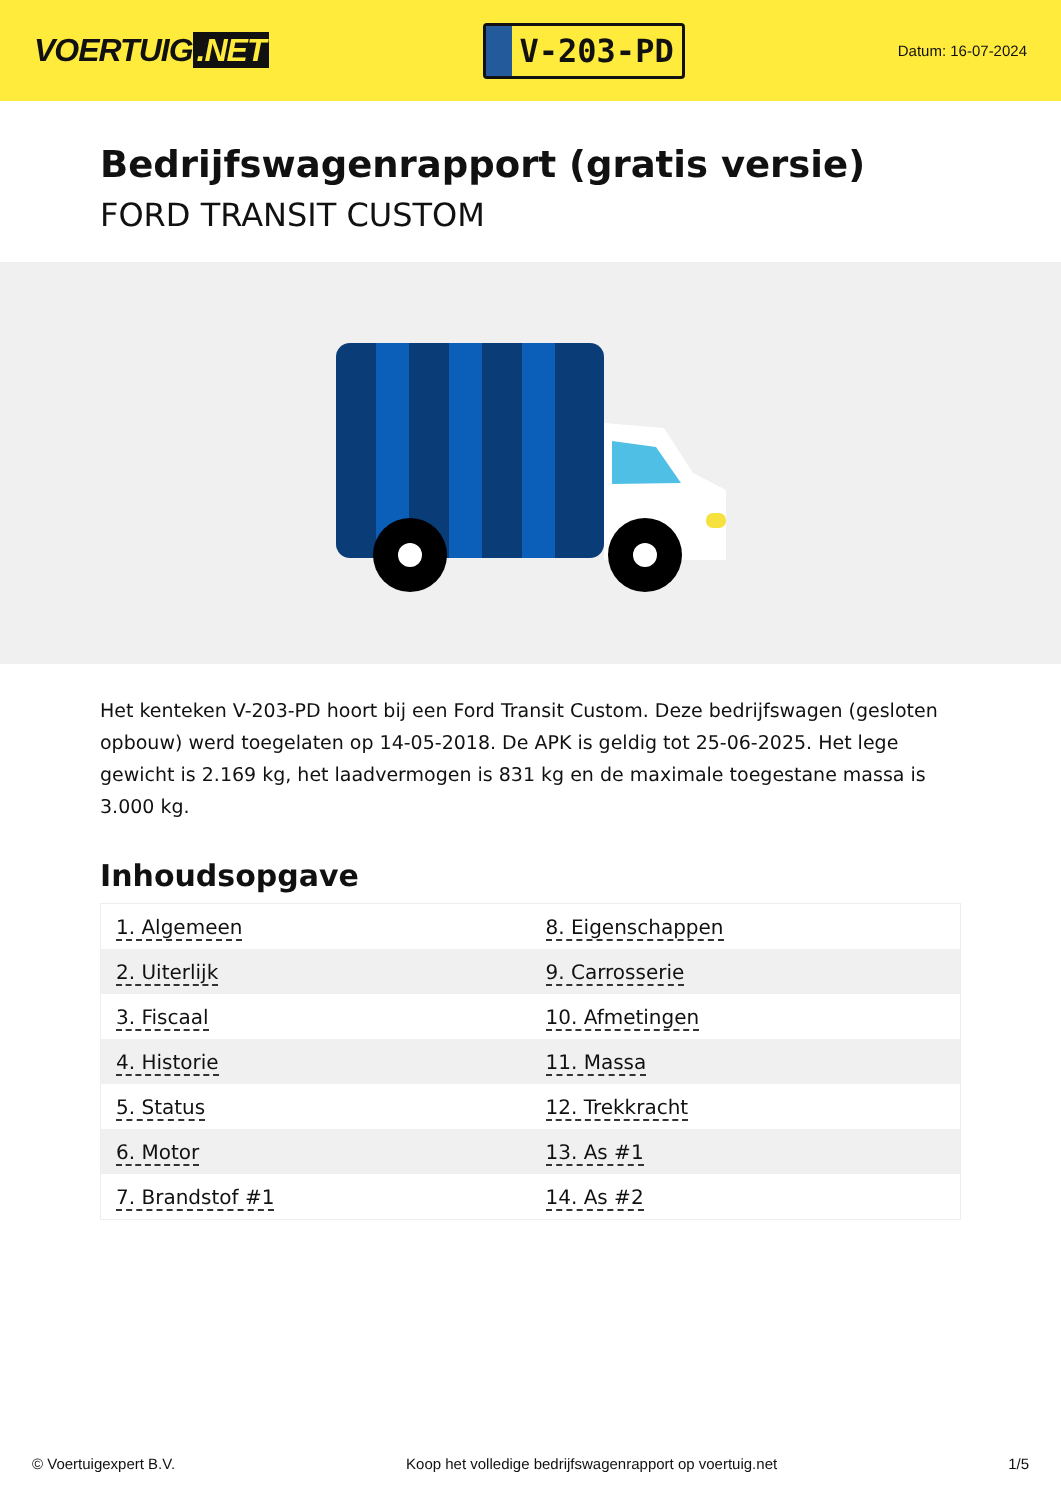VOERTUIG.NET
V-203-PD
Datum: 16-07-2024
Bedrijfswagenrapport (gratis versie)
FORD TRANSIT CUSTOM
Het kenteken V-203-PD hoort bij een Ford Transit Custom. Deze bedrijfswagen (gesloten opbouw) werd toegelaten op 14-05-2018. De APK is geldig tot 25-06-2025. Het lege gewicht is 2.169 kg, het laadvermogen is 831 kg en de maximale toegestane massa is 3.000 kg.
Inhoudsopgave
| 1. Algemeen | 8. Eigenschappen |
| 2. Uiterlijk | 9. Carrosserie |
| 3. Fiscaal | 10. Afmetingen |
| 4. Historie | 11. Massa |
| 5. Status | 12. Trekkracht |
| 6. Motor | 13. As #1 |
| 7. Brandstof #1 | 14. As #2 |
© Voertuigexpert B.V. Koop het volledige bedrijfswagenrapport op voertuig.net 1/5